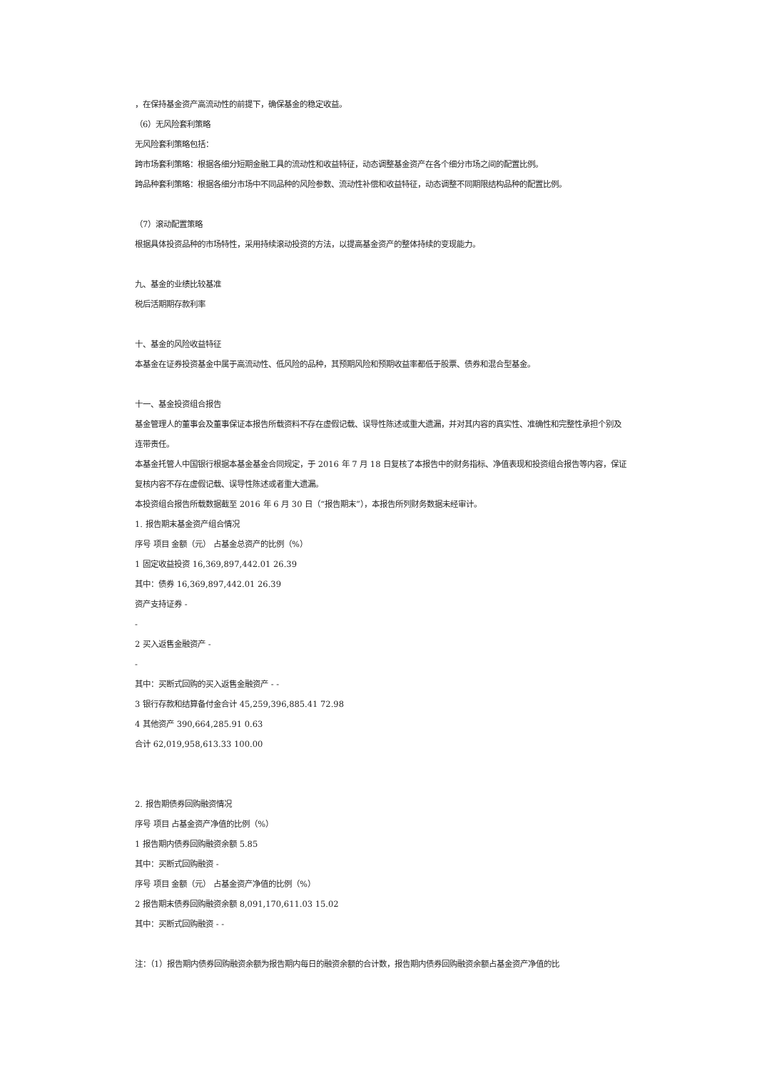，在保持基金资产高流动性的前提下，确保基金的稳定收益。
（6）无风险套利策略
无风险套利策略包括：
跨市场套利策略：根据各细分短期金融工具的流动性和收益特征，动态调整基金资产在各个细分市场之间的配置比例。
跨品种套利策略：根据各细分市场中不同品种的风险参数、流动性补偿和收益特征，动态调整不同期限结构品种的配置比例。
（7）滚动配置策略
根据具体投资品种的市场特性，采用持续滚动投资的方法，以提高基金资产的整体持续的变现能力。
九、基金的业绩比较基准
税后活期期存款利率
十、基金的风险收益特征
本基金在证券投资基金中属于高流动性、低风险的品种，其预期风险和预期收益率都低于股票、债券和混合型基金。
十一、基金投资组合报告
基金管理人的董事会及董事保证本报告所载资料不存在虚假记载、误导性陈述或重大遗漏，并对其内容的真实性、准确性和完整性承担个别及连带责任。
本基金托管人中国银行根据本基金基金合同规定，于 2016 年 7 月 18 日复核了本报告中的财务指标、净值表现和投资组合报告等内容，保证复核内容不存在虚假记载、误导性陈述或者重大遗漏。
本投资组合报告所载数据截至 2016 年 6 月 30 日（“报告期末”），本报告所列财务数据未经审计。
1. 报告期末基金资产组合情况
序号 项目 金额（元） 占基金总资产的比例（%）
1 固定收益投资 16,369,897,442.01 26.39
其中：债券 16,369,897,442.01 26.39
资产支持证券 -
-
2 买入返售金融资产 -
-
其中：买断式回购的买入返售金融资产 - -
3 银行存款和结算备付金合计 45,259,396,885.41 72.98
4 其他资产 390,664,285.91 0.63
合计 62,019,958,613.33 100.00
2. 报告期债券回购融资情况
序号 项目 占基金资产净值的比例（%）
1 报告期内债券回购融资余额 5.85
其中：买断式回购融资 -
序号 项目 金额（元） 占基金资产净值的比例（%）
2 报告期末债券回购融资余额 8,091,170,611.03 15.02
其中：买断式回购融资 - -
注：（1）报告期内债券回购融资余额为报告期内每日的融资余额的合计数，报告期内债券回购融资余额占基金资产净值的比